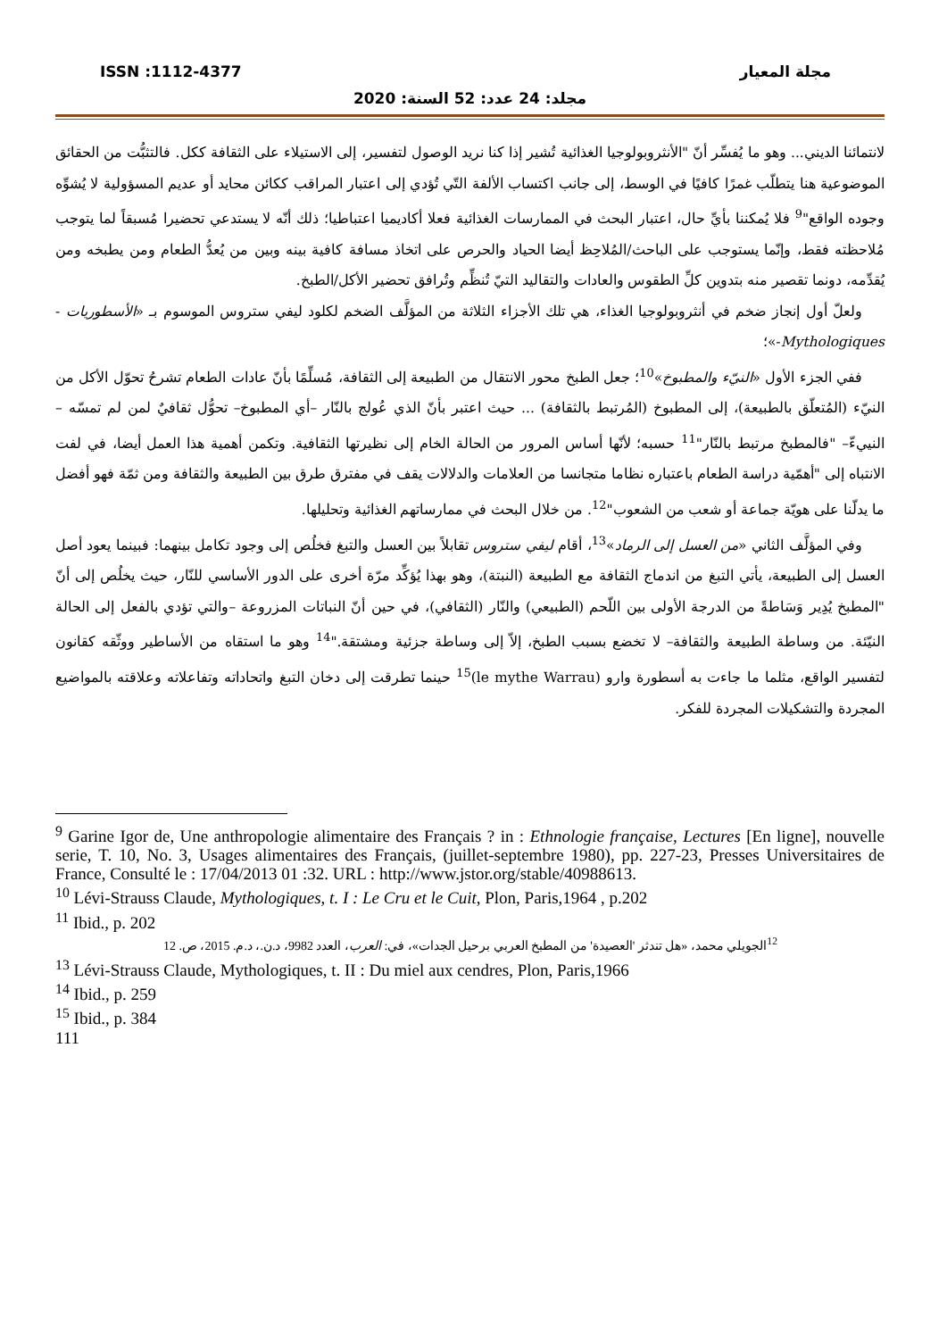ISSN :1112-4377 مجلة المعيار
مجلد: 24 عدد: 52 السنة: 2020
لانتمائنا الديني... وهو ما يُفسِّر أنّ "الأنثروبولوجيا الغذائية تُشير إذا كنا نريد الوصول لتفسير، إلى الاستيلاء على الثقافة ككل. فالتثبُّت من الحقائق الموضوعية هنا يتطلّب غمرًا كافيًا في الوسط، إلى جانب اكتساب الألفة التّي تُؤدي إلى اعتبار المراقب ككائن محايد أو عديم المسؤولية لا يُشوِّه وجوده الواقع"<sup>9</sup> فلا يُمكننا بأيِّ حال، اعتبار البحث في الممارسات الغذائية فعلا أكاديميا اعتباطيا؛ ذلك أنّه لا يستدعي تحضيرا مُسبقاً لما يتوجب مُلاحظته فقط، وإنّما يستوجب على الباحث/المُلاحِظ أيضا الحياد والحرص على اتخاذ مسافة كافية بينه وبين من يُعدُّ الطعام ومن يطبخه ومن يُقدِّمه، دونما تقصير منه بتدوين كلِّ الطقوس والعادات والتقاليد التيّ تُنظِّم وتُرافق تحضير الأكل/الطبخ.
ولعلّ أول إنجاز ضخم في أنثروبولوجيا الغذاء، هي تلك الأجزاء الثلاثة من المؤلَّف الضخم لكلود ليفي ستروس الموسوم بـ «الأسطوريات - Mythologiques-»؛
ففي الجزء الأول «النيّء والمطبوخ»<sup>10</sup>؛ جعل الطبخ محور الانتقال من الطبيعة إلى الثقافة، مُسلِّمًا بأنّ عادات الطعام تشرحُ تحوّل الأكل من النيّء (المُتعلّق بالطبيعة)، إلى المطبوخ (المُرتبط بالثقافة) ... حيث اعتبر بأنّ الذي عُولج بالنّار –أي المطبوخ– تحوُّل ثقافيٌ لمن لم تمسّه –النييءّ– "فالمطبخ مرتبط بالنّار"<sup>11</sup> حسبه؛ لأنّها أساس المرور من الحالة الخام إلى نظيرتها الثقافية. وتكمن أهمية هذا العمل أيضا، في لفت الانتباه إلى "أهمّية دراسة الطعام باعتباره نظاما متجانسا من العلامات والدلالات يقف في مفترق طرق بين الطبيعة والثقافة ومن ثمّة فهو أفضل ما يدلّنا على هويّة جماعة أو شعب من الشعوب"<sup>12</sup>. من خلال البحث في ممارساتهم الغذائية وتحليلها.
وفي المؤلَّف الثاني «من العسل إلى الرماد»<sup>13</sup>، أقام ليفي ستروس تقابلاً بين العسل والتبغ فخلُص إلى وجود تكامل بينهما: فبينما يعود أصل العسل إلى الطبيعة، يأتي التبغ من اندماج الثقافة مع الطبيعة (النبتة)، وهو بهذا يُؤكِّد مرّة أخرى على الدور الأساسي للنّار، حيث يخلُص إلى أنّ "المطبخ يُدِير وَسَاطةً من الدرجة الأولى بين اللّحم (الطبيعي) والنّار (الثقافي)، في حين أنّ النباتات المزروعة –والتي تؤدي بالفعل إلى الحالة النيّئة. من وساطة الطبيعة والثقافة– لا تخضع بسبب الطبخ، إلاّ إلى وساطة جزئية ومشتقة."<sup>14</sup> وهو ما استقاه من الأساطير ووثّقه كقانون لتفسير الواقع، مثلما ما جاءت به أسطورة وارو (le mythe Warrau)<sup>15</sup> حينما تطرقت إلى دخان التبغ واتحاداته وتفاعلاته وعلاقته بالمواضيع المجردة والتشكيلات المجردة للفكر.
<sup>9</sup> Garine Igor de, Une anthropologie alimentaire des Français ? in : Ethnologie française, Lectures [En ligne], nouvelle serie, T. 10, No. 3, Usages alimentaires des Français, (juillet-septembre 1980), pp. 227-23, Presses Universitaires de France, Consulté le : 17/04/2013 01 :32. URL : http://www.jstor.org/stable/40988613.
<sup>10</sup> Lévi-Strauss Claude, Mythologiques, t. I : Le Cru et le Cuit, Plon, Paris,1964 , p.202
<sup>11</sup> Ibid., p. 202
<sup>12</sup> الجويلي محمد، «هل تندثر 'العصيدة' من المطبخ العربي برحيل الجدات»، في: العرب، العدد 9982، د.ن.، د.م. 2015، ص. 12
<sup>13</sup> Lévi-Strauss Claude, Mythologiques, t. II : Du miel aux cendres, Plon, Paris,1966
<sup>14</sup> Ibid., p. 259
<sup>15</sup> Ibid., p. 384
111